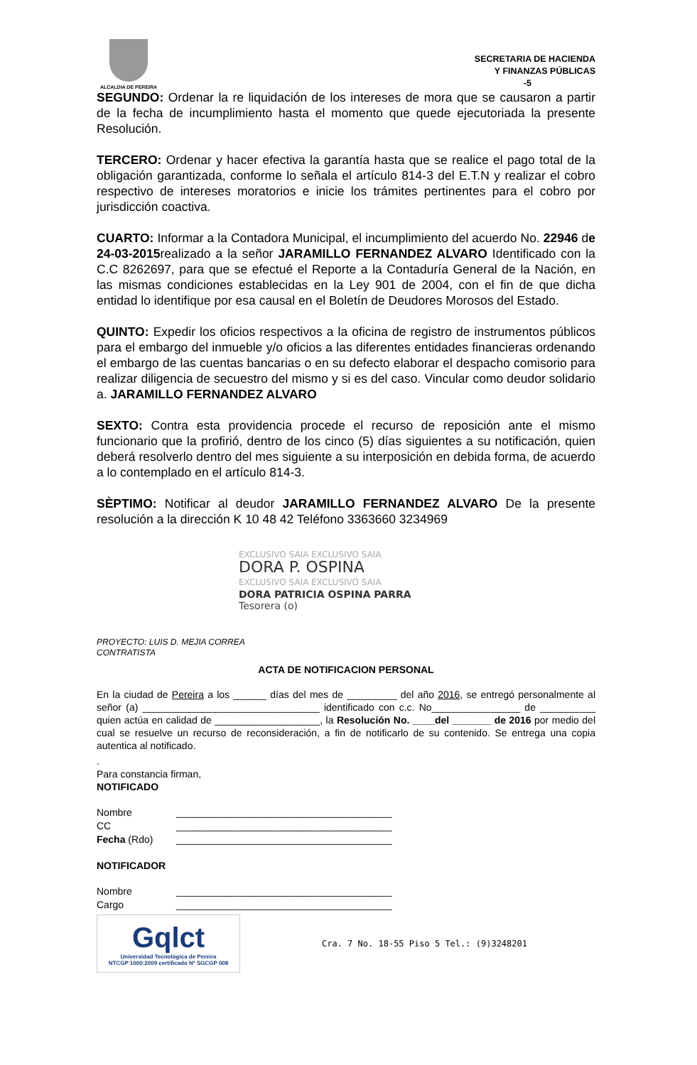ALCALDIA DE PEREIRA
SECRETARIA DE HACIENDA
Y FINANZAS PÚBLICAS
-5
SEGUNDO: Ordenar la re liquidación de los intereses de mora que se causaron a partir de la fecha de incumplimiento hasta el momento que quede ejecutoriada la presente Resolución.
TERCERO: Ordenar y hacer efectiva la garantía hasta que se realice el pago total de la obligación garantizada, conforme lo señala el artículo 814-3 del E.T.N y realizar el cobro respectivo de intereses moratorios e inicie los trámites pertinentes para el cobro por jurisdicción coactiva.
CUARTO: Informar a la Contadora Municipal, el incumplimiento del acuerdo No. 22946 de 24-03-2015realizado a la señor JARAMILLO FERNANDEZ ALVARO Identificado con la C.C 8262697, para que se efectué el Reporte a la Contaduría General de la Nación, en las mismas condiciones establecidas en la Ley 901 de 2004, con el fin de que dicha entidad lo identifique por esa causal en el Boletín de Deudores Morosos del Estado.
QUINTO: Expedir los oficios respectivos a la oficina de registro de instrumentos públicos para el embargo del inmueble y/o oficios a las diferentes entidades financieras ordenando el embargo de las cuentas bancarias o en su defecto elaborar el despacho comisorio para realizar diligencia de secuestro del mismo y si es del caso. Vincular como deudor solidario a. JARAMILLO FERNANDEZ ALVARO
SEXTO: Contra esta providencia procede el recurso de reposición ante el mismo funcionario que la profirió, dentro de los cinco (5) días siguientes a su notificación, quien deberá resolverlo dentro del mes siguiente a su interposición en debida forma, de acuerdo a lo contemplado en el artículo 814-3.
SÈPTIMO: Notificar al deudor JARAMILLO FERNANDEZ ALVARO De la presente resolución a la dirección K 10 48 42 Teléfono 3363660 3234969
EXCLUSIVO SAIA EXCLUSIVO SAIA
DORA P. OSPINA
EXCLUSIVO SAIA EXCLUSIVO SAIA
DORA PATRICIA OSPINA PARRA
Tesorera (o)
PROYECTO: LUIS D. MEJIA CORREA
CONTRATISTA
ACTA DE NOTIFICACION PERSONAL
En la ciudad de Pereira a los ______ días del mes de _________ del año 2016, se entregó personalmente al señor (a) ________________________________ identificado con c.c. No________________ de __________ quien actúa en calidad de ___________________, la Resolución No. ____del _______ de 2016 por medio del cual se resuelve un recurso de reconsideración, a fin de notificarlo de su contenido. Se entrega una copia autentica al notificado.
.
Para constancia firman,
NOTIFICADO
Nombre _______________________________________
CC _______________________________________
Fecha (Rdo) _______________________________________
NOTIFICADOR
Nombre _______________________________________
Cargo _______________________________________
Gqlct
Universidad Tecnológica de Pereira
NTCGP 1000:2009 certificado Nº SGCGP 008
Cra. 7 No. 18-55 Piso 5 Tel.: (9)3248201